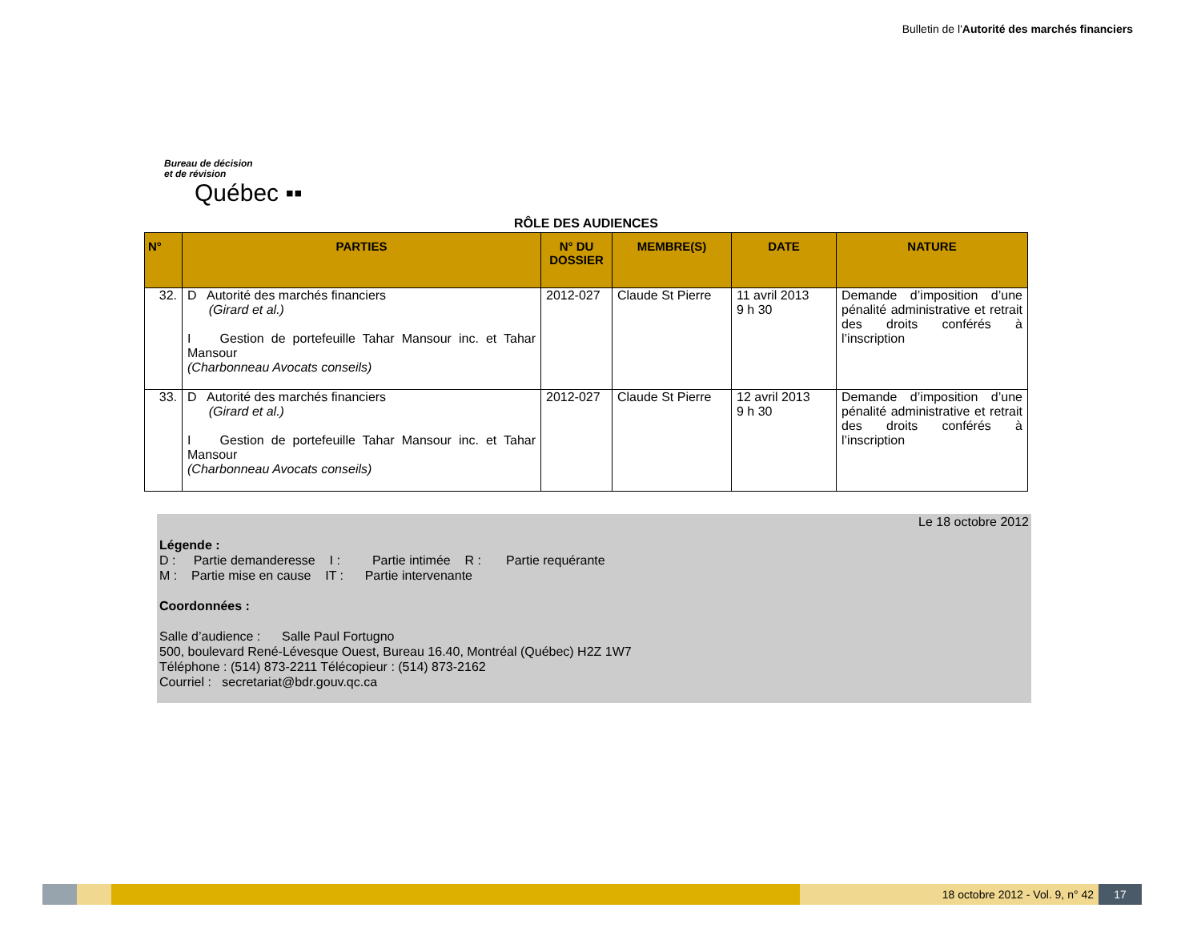Bulletin de l'Autorité des marchés financiers
Bureau de décision
et de révision
Québec ▪▪
RÔLE DES AUDIENCES
| N° | PARTIES | N° DU DOSSIER | MEMBRE(S) | DATE | NATURE |
| --- | --- | --- | --- | --- | --- |
| 32. | D Autorité des marchés financiers (Girard et al.) I Gestion de portefeuille Tahar Mansour inc. et Tahar Mansour (Charbonneau Avocats conseils) | 2012-027 | Claude St Pierre | 11 avril 2013 9 h 30 | Demande d’imposition d’une pénalité administrative et retrait des droits conférés à l’inscription |
| 33. | D Autorité des marchés financiers (Girard et al.) I Gestion de portefeuille Tahar Mansour inc. et Tahar Mansour (Charbonneau Avocats conseils) | 2012-027 | Claude St Pierre | 12 avril 2013 9 h 30 | Demande d’imposition d’une pénalité administrative et retrait des droits conférés à l’inscription |
Le 18 octobre 2012
Légende :
D : Partie demanderesse I : Partie intimée R : Partie requérante
M : Partie mise en cause IT : Partie intervenante
Coordonnées :
Salle d’audience : Salle Paul Fortugno
500, boulevard René-Lévesque Ouest, Bureau 16.40, Montréal (Québec) H2Z 1W7
Téléphone : (514) 873-2211 Télécopieur : (514) 873-2162
Courriel : secretariat@bdr.gouv.qc.ca
18 octobre 2012 - Vol. 9, n° 42
17